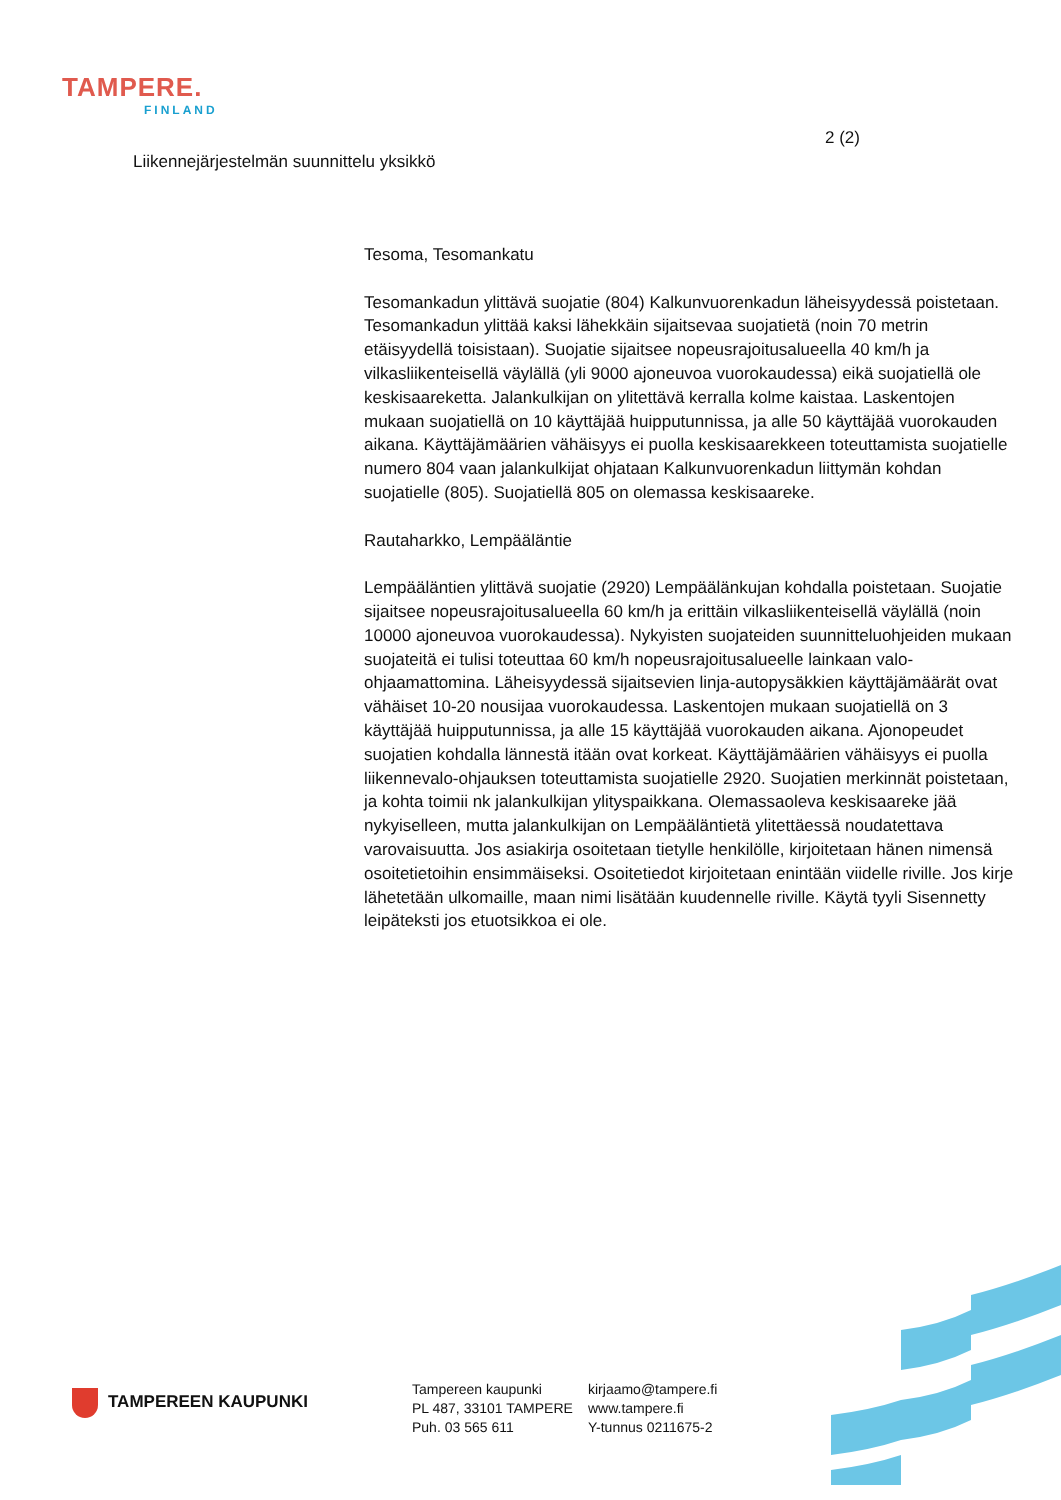TAMPERE.
FINLAND
2 (2)
Liikennejärjestelmän suunnittelu yksikkö
Tesoma, Tesomankatu
Tesomankadun ylittävä suojatie (804) Kalkunvuorenkadun läheisyydessä poistetaan. Tesomankadun ylittää kaksi lähekkäin sijaitsevaa suojatietä (noin 70 metrin etäisyydellä toisistaan). Suojatie sijaitsee nopeusrajoitusalueella 40 km/h ja vilkasliikenteisellä väylällä (yli 9000 ajoneuvoa vuorokaudessa) eikä suojatiellä ole keskisaareketta. Jalankulkijan on ylitettävä kerralla kolme kaistaa. Laskentojen mukaan suojatiellä on 10 käyttäjää huipputunnissa, ja alle 50 käyttäjää vuorokauden aikana. Käyttäjämäärien vähäisyys ei puolla keskisaarekkeen toteuttamista suojatielle numero 804 vaan jalankulkijat ohjataan Kalkunvuorenkadun liittymän kohdan suojatielle (805). Suojatiellä 805 on olemassa keskisaareke.
Rautaharkko, Lempääläntie
Lempääläntien ylittävä suojatie (2920) Lempäälänkujan kohdalla poistetaan. Suojatie sijaitsee nopeusrajoitusalueella 60 km/h ja erittäin vilkasliikenteisellä väylällä (noin 10000 ajoneuvoa vuorokaudessa). Nykyisten suojateiden suunnitteluohjeiden mukaan suojateitä ei tulisi toteuttaa 60 km/h nopeusrajoitusalueelle lainkaan valo-ohjaamattomina. Läheisyydessä sijaitsevien linja-autopysäkkien käyttäjämäärät ovat vähäiset 10-20 nousijaa vuorokaudessa. Laskentojen mukaan suojatiellä on 3 käyttäjää huipputunnissa, ja alle 15 käyttäjää vuorokauden aikana. Ajonopeudet suojatien kohdalla lännestä itään ovat korkeat. Käyttäjämäärien vähäisyys ei puolla liikennevalo-ohjauksen toteuttamista suojatielle 2920. Suojatien merkinnät poistetaan, ja kohta toimii nk jalankulkijan ylityspaikkana. Olemassaoleva keskisaareke jää nykyiselleen, mutta jalankulkijan on Lempääläntietä ylitettäessä noudatettava varovaisuutta. Jos asiakirja osoitetaan tietylle henkilölle, kirjoitetaan hänen nimensä osoitetietoihin ensimmäiseksi. Osoitetiedot kirjoitetaan enintään viidelle riville. Jos kirje lähetetään ulkomaille, maan nimi lisätään kuudennelle riville. Käytä tyyli Sisennetty leipäteksti jos etuotsikkoa ei ole.
TAMPEREEN KAUPUNKI
Tampereen kaupunki
PL 487, 33101 TAMPERE
Puh. 03 565 611
kirjaamo@tampere.fi
www.tampere.fi
Y-tunnus 0211675-2